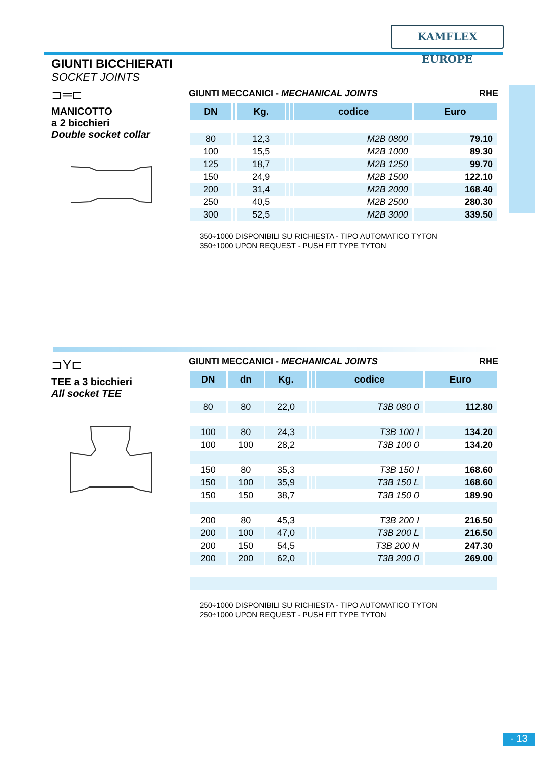KAMFLEX EUROPE
GIUNTI BICCHIERATI
SOCKET JOINTS
⊐═⊏
MANICOTTO
a 2 bicchieri
Double socket collar
GIUNTI MECCANICI - MECHANICAL JOINTS RHE
| DN | | Kg. | | | codice | Euro |
| --- | --- | --- | --- | --- | --- | --- |
| 80 | | 12,3 | | | M2B 0800 | 79.10 |
| 100 | | 15,5 | | | M2B 1000 | 89.30 |
| 125 | | 18,7 | | | M2B 1250 | 99.70 |
| 150 | | 24,9 | | | M2B 1500 | 122.10 |
| 200 | | 31,4 | | | M2B 2000 | 168.40 |
| 250 | | 40,5 | | | M2B 2500 | 280.30 |
| 300 | | 52,5 | | | M2B 3000 | 339.50 |
350÷1000 DISPONIBILI SU RICHIESTA - TIPO AUTOMATICO TYTON
350÷1000 UPON REQUEST - PUSH FIT TYPE TYTON
⊐Y⊏
TEE a 3 bicchieri
All socket TEE
GIUNTI MECCANICI - MECHANICAL JOINTS RHE
| DN | dn | Kg. | | | codice | Euro |
| --- | --- | --- | --- | --- | --- | --- |
| 80 | 80 | 22,0 | | | T3B 080 0 | 112.80 |
| 100 | 80 | 24,3 | | | T3B 100 I | 134.20 |
| 100 | 100 | 28,2 | | | T3B 100 0 | 134.20 |
| 150 | 80 | 35,3 | | | T3B 150 I | 168.60 |
| 150 | 100 | 35,9 | | | T3B 150 L | 168.60 |
| 150 | 150 | 38,7 | | | T3B 150 0 | 189.90 |
| 200 | 80 | 45,3 | | | T3B 200 I | 216.50 |
| 200 | 100 | 47,0 | | | T3B 200 L | 216.50 |
| 200 | 150 | 54,5 | | | T3B 200 N | 247.30 |
| 200 | 200 | 62,0 | | | T3B 200 0 | 269.00 |
250÷1000 DISPONIBILI SU RICHIESTA - TIPO AUTOMATICO TYTON
250÷1000 UPON REQUEST - PUSH FIT TYPE TYTON
- 13